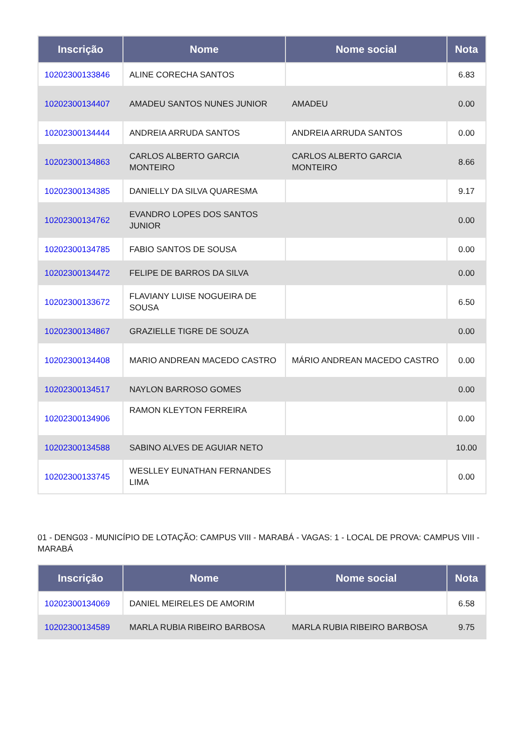| Inscrição | Nome | Nome social | Nota |
| --- | --- | --- | --- |
| 10202300133846 | ALINE CORECHA SANTOS | | 6.83 |
| 10202300134407 | AMADEU SANTOS NUNES JUNIOR | AMADEU | 0.00 |
| 10202300134444 | ANDREIA ARRUDA SANTOS | ANDREIA ARRUDA SANTOS | 0.00 |
| 10202300134863 | CARLOS ALBERTO GARCIA MONTEIRO | CARLOS ALBERTO GARCIA MONTEIRO | 8.66 |
| 10202300134385 | DANIELLY DA SILVA QUARESMA | | 9.17 |
| 10202300134762 | EVANDRO LOPES DOS SANTOS JUNIOR | | 0.00 |
| 10202300134785 | FABIO SANTOS DE SOUSA | | 0.00 |
| 10202300134472 | FELIPE DE BARROS DA SILVA | | 0.00 |
| 10202300133672 | FLAVIANY LUISE NOGUEIRA DE SOUSA | | 6.50 |
| 10202300134867 | GRAZIELLE TIGRE DE SOUZA | | 0.00 |
| 10202300134408 | MARIO ANDREAN MACEDO CASTRO | MÁRIO ANDREAN MACEDO CASTRO | 0.00 |
| 10202300134517 | NAYLON BARROSO GOMES | | 0.00 |
| 10202300134906 | RAMON KLEYTON FERREIRA | | 0.00 |
| 10202300134588 | SABINO ALVES DE AGUIAR NETO | | 10.00 |
| 10202300133745 | WESLLEY EUNATHAN FERNANDES LIMA | | 0.00 |
01 - DENG03 - MUNICÍPIO DE LOTAÇÃO: CAMPUS VIII - MARABÁ - VAGAS: 1 - LOCAL DE PROVA: CAMPUS VIII - MARABÁ
| Inscrição | Nome | Nome social | Nota |
| --- | --- | --- | --- |
| 10202300134069 | DANIEL MEIRELES DE AMORIM | | 6.58 |
| 10202300134589 | MARLA RUBIA RIBEIRO BARBOSA | MARLA RUBIA RIBEIRO BARBOSA | 9.75 |